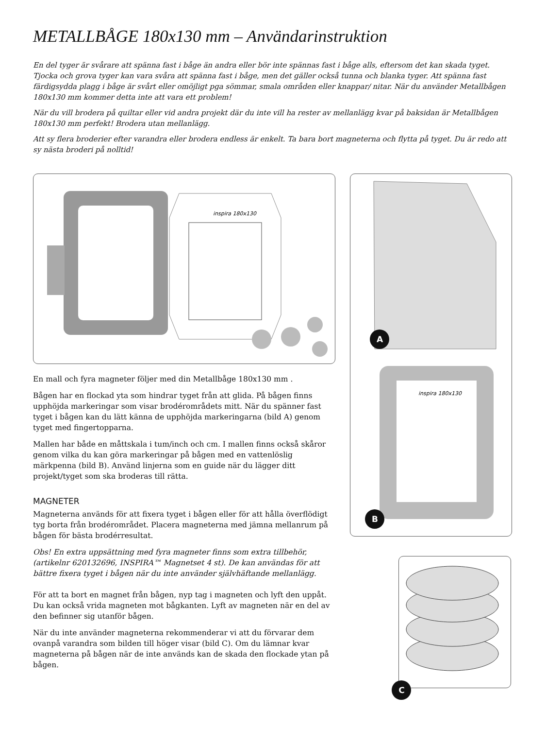METALLBÅGE 180x130 mm – Användarinstruktion
En del tyger är svårare att spänna fast i båge än andra eller bör inte spännas fast i båge alls, eftersom det kan skada tyget. Tjocka och grova tyger kan vara svåra att spänna fast i båge, men det gäller också tunna och blanka tyger. Att spänna fast färdigsydda plagg i båge är svårt eller omöjligt pga sömmar, smala områden eller knappar/ nitar. När du använder Metallbågen 180x130 mm kommer detta inte att vara ett problem!
När du vill brodera på quiltar eller vid andra projekt där du inte vill ha rester av mellanlägg kvar på baksidan är Metallbågen 180x130 mm perfekt! Brodera utan mellanlägg.
Att sy flera broderier efter varandra eller brodera endless är enkelt. Ta bara bort magneterna och flytta på tyget. Du är redo att sy nästa broderi på nolltid!
inspira 180x130
En mall och fyra magneter följer med din Metallbåge 180x130 mm .
Bågen har en flockad yta som hindrar tyget från att glida. På bågen finns upphöjda markeringar som visar brodérområdets mitt. När du spänner fast tyget i bågen kan du lätt känna de upphöjda markeringarna (bild A) genom tyget med fingertopparna.
Mallen har både en måttskala i tum/inch och cm. I mallen finns också skåror genom vilka du kan göra markeringar på bågen med en vattenlöslig märkpenna (bild B). Använd linjerna som en guide när du lägger ditt projekt/tyget som ska broderas till rätta.
MAGNETER
Magneterna används för att fixera tyget i bågen eller för att hålla överflödigt tyg borta från brodérområdet. Placera magneterna med jämna mellanrum på bågen för bästa brodérresultat.
Obs! En extra uppsättning med fyra magneter finns som extra tillbehör, (artikelnr 620132696, INSPIRA™ Magnetset 4 st). De kan användas för att bättre fixera tyget i bågen när du inte använder självhäftande mellanlägg.
För att ta bort en magnet från bågen, nyp tag i magneten och lyft den uppåt. Du kan också vrida magneten mot bågkanten. Lyft av magneten när en del av den befinner sig utanför bågen.
När du inte använder magneterna rekommenderar vi att du förvarar dem ovanpå varandra som bilden till höger visar (bild C). Om du lämnar kvar magneterna på bågen när de inte används kan de skada den flockade ytan på bågen.
inspira 180x130
A
B
C